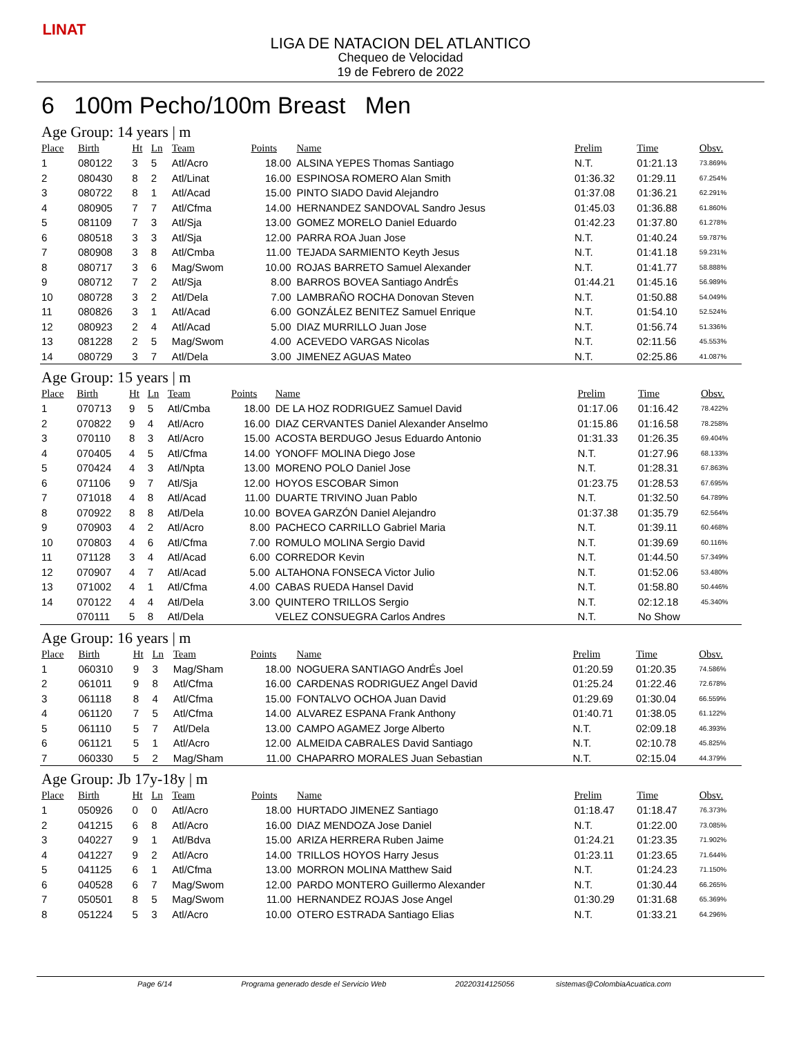LINAT
LIGA DE NATACION DEL ATLANTICO
Chequeo de Velocidad
19 de Febrero de 2022
6 100m Pecho/100m Breast Men
Age Group: 14 years | m
| Place | Birth | Ht | Ln | Team | Points | Name | Prelim | Time | Obsv. |
| --- | --- | --- | --- | --- | --- | --- | --- | --- | --- |
| 1 | 080122 | 3 | 5 | Atl/Acro | 18.00 | ALSINA YEPES Thomas Santiago | N.T. | 01:21.13 | 73.869% |
| 2 | 080430 | 8 | 2 | Atl/Linat | 16.00 | ESPINOSA ROMERO Alan Smith | 01:36.32 | 01:29.11 | 67.254% |
| 3 | 080722 | 8 | 1 | Atl/Acad | 15.00 | PINTO SIADO David Alejandro | 01:37.08 | 01:36.21 | 62.291% |
| 4 | 080905 | 7 | 7 | Atl/Cfma | 14.00 | HERNANDEZ SANDOVAL Sandro Jesus | 01:45.03 | 01:36.88 | 61.860% |
| 5 | 081109 | 7 | 3 | Atl/Sja | 13.00 | GOMEZ MORELO Daniel Eduardo | 01:42.23 | 01:37.80 | 61.278% |
| 6 | 080518 | 3 | 3 | Atl/Sja | 12.00 | PARRA ROA Juan Jose | N.T. | 01:40.24 | 59.787% |
| 7 | 080908 | 3 | 8 | Atl/Cmba | 11.00 | TEJADA SARMIENTO Keyth Jesus | N.T. | 01:41.18 | 59.231% |
| 8 | 080717 | 3 | 6 | Mag/Swom | 10.00 | ROJAS BARRETO Samuel Alexander | N.T. | 01:41.77 | 58.888% |
| 9 | 080712 | 7 | 2 | Atl/Sja | 8.00 | BARROS BOVEA Santiago AndrÉs | 01:44.21 | 01:45.16 | 56.989% |
| 10 | 080728 | 3 | 2 | Atl/Dela | 7.00 | LAMBRAÑO ROCHA Donovan Steven | N.T. | 01:50.88 | 54.049% |
| 11 | 080826 | 3 | 1 | Atl/Acad | 6.00 | GONZÁLEZ BENITEZ Samuel Enrique | N.T. | 01:54.10 | 52.524% |
| 12 | 080923 | 2 | 4 | Atl/Acad | 5.00 | DIAZ MURRILLO Juan Jose | N.T. | 01:56.74 | 51.336% |
| 13 | 081228 | 2 | 5 | Mag/Swom | 4.00 | ACEVEDO VARGAS Nicolas | N.T. | 02:11.56 | 45.553% |
| 14 | 080729 | 3 | 7 | Atl/Dela | 3.00 | JIMENEZ AGUAS Mateo | N.T. | 02:25.86 | 41.087% |
Age Group: 15 years | m
| Place | Birth | Ht | Ln | Team | Points | Name | Prelim | Time | Obsv. |
| --- | --- | --- | --- | --- | --- | --- | --- | --- | --- |
| 1 | 070713 | 9 | 5 | Atl/Cmba | 18.00 | DE LA HOZ RODRIGUEZ Samuel David | 01:17.06 | 01:16.42 | 78.422% |
| 2 | 070822 | 9 | 4 | Atl/Acro | 16.00 | DIAZ CERVANTES Daniel Alexander Anselmo | 01:15.86 | 01:16.58 | 78.258% |
| 3 | 070110 | 8 | 3 | Atl/Acro | 15.00 | ACOSTA BERDUGO Jesus Eduardo Antonio | 01:31.33 | 01:26.35 | 69.404% |
| 4 | 070405 | 4 | 5 | Atl/Cfma | 14.00 | YONOFF MOLINA Diego Jose | N.T. | 01:27.96 | 68.133% |
| 5 | 070424 | 4 | 3 | Atl/Npta | 13.00 | MORENO POLO Daniel Jose | N.T. | 01:28.31 | 67.863% |
| 6 | 071106 | 9 | 7 | Atl/Sja | 12.00 | HOYOS ESCOBAR Simon | 01:23.75 | 01:28.53 | 67.695% |
| 7 | 071018 | 4 | 8 | Atl/Acad | 11.00 | DUARTE TRIVINO Juan Pablo | N.T. | 01:32.50 | 64.789% |
| 8 | 070922 | 8 | 8 | Atl/Dela | 10.00 | BOVEA GARZÓN Daniel Alejandro | 01:37.38 | 01:35.79 | 62.564% |
| 9 | 070903 | 4 | 2 | Atl/Acro | 8.00 | PACHECO CARRILLO Gabriel Maria | N.T. | 01:39.11 | 60.468% |
| 10 | 070803 | 4 | 6 | Atl/Cfma | 7.00 | ROMULO MOLINA Sergio David | N.T. | 01:39.69 | 60.116% |
| 11 | 071128 | 3 | 4 | Atl/Acad | 6.00 | CORREDOR Kevin | N.T. | 01:44.50 | 57.349% |
| 12 | 070907 | 4 | 7 | Atl/Acad | 5.00 | ALTAHONA FONSECA Victor Julio | N.T. | 01:52.06 | 53.480% |
| 13 | 071002 | 4 | 1 | Atl/Cfma | 4.00 | CABAS RUEDA Hansel David | N.T. | 01:58.80 | 50.446% |
| 14 | 070122 | 4 | 4 | Atl/Dela | 3.00 | QUINTERO TRILLOS Sergio | N.T. | 02:12.18 | 45.340% |
| | 070111 | 5 | 8 | Atl/Dela | | VELEZ CONSUEGRA Carlos Andres | N.T. | No Show | |
Age Group: 16 years | m
| Place | Birth | Ht | Ln | Team | Points | Name | Prelim | Time | Obsv. |
| --- | --- | --- | --- | --- | --- | --- | --- | --- | --- |
| 1 | 060310 | 9 | 3 | Mag/Sham | 18.00 | NOGUERA SANTIAGO AndrÉs Joel | 01:20.59 | 01:20.35 | 74.586% |
| 2 | 061011 | 9 | 8 | Atl/Cfma | 16.00 | CARDENAS RODRIGUEZ Angel David | 01:25.24 | 01:22.46 | 72.678% |
| 3 | 061118 | 8 | 4 | Atl/Cfma | 15.00 | FONTALVO OCHOA Juan David | 01:29.69 | 01:30.04 | 66.559% |
| 4 | 061120 | 7 | 5 | Atl/Cfma | 14.00 | ALVAREZ ESPANA Frank Anthony | 01:40.71 | 01:38.05 | 61.122% |
| 5 | 061110 | 5 | 7 | Atl/Dela | 13.00 | CAMPO AGAMEZ Jorge Alberto | N.T. | 02:09.18 | 46.393% |
| 6 | 061121 | 5 | 1 | Atl/Acro | 12.00 | ALMEIDA CABRALES David Santiago | N.T. | 02:10.78 | 45.825% |
| 7 | 060330 | 5 | 2 | Mag/Sham | 11.00 | CHAPARRO MORALES Juan Sebastian | N.T. | 02:15.04 | 44.379% |
Age Group: Jb 17y-18y | m
| Place | Birth | Ht | Ln | Team | Points | Name | Prelim | Time | Obsv. |
| --- | --- | --- | --- | --- | --- | --- | --- | --- | --- |
| 1 | 050926 | 0 | 0 | Atl/Acro | 18.00 | HURTADO JIMENEZ Santiago | 01:18.47 | 01:18.47 | 76.373% |
| 2 | 041215 | 6 | 8 | Atl/Acro | 16.00 | DIAZ MENDOZA Jose Daniel | N.T. | 01:22.00 | 73.085% |
| 3 | 040227 | 9 | 1 | Atl/Bdva | 15.00 | ARIZA HERRERA Ruben Jaime | 01:24.21 | 01:23.35 | 71.902% |
| 4 | 041227 | 9 | 2 | Atl/Acro | 14.00 | TRILLOS HOYOS Harry Jesus | 01:23.11 | 01:23.65 | 71.644% |
| 5 | 041125 | 6 | 1 | Atl/Cfma | 13.00 | MORRON MOLINA Matthew Said | N.T. | 01:24.23 | 71.150% |
| 6 | 040528 | 6 | 7 | Mag/Swom | 12.00 | PARDO MONTERO Guillermo Alexander | N.T. | 01:30.44 | 66.265% |
| 7 | 050501 | 8 | 5 | Mag/Swom | 11.00 | HERNANDEZ ROJAS Jose Angel | 01:30.29 | 01:31.68 | 65.369% |
| 8 | 051224 | 5 | 3 | Atl/Acro | 10.00 | OTERO ESTRADA Santiago Elias | N.T. | 01:33.21 | 64.296% |
Page 6/14 Programa generado desde el Servicio Web 20220314125056 sistemas@ColombiaAcuatica.com